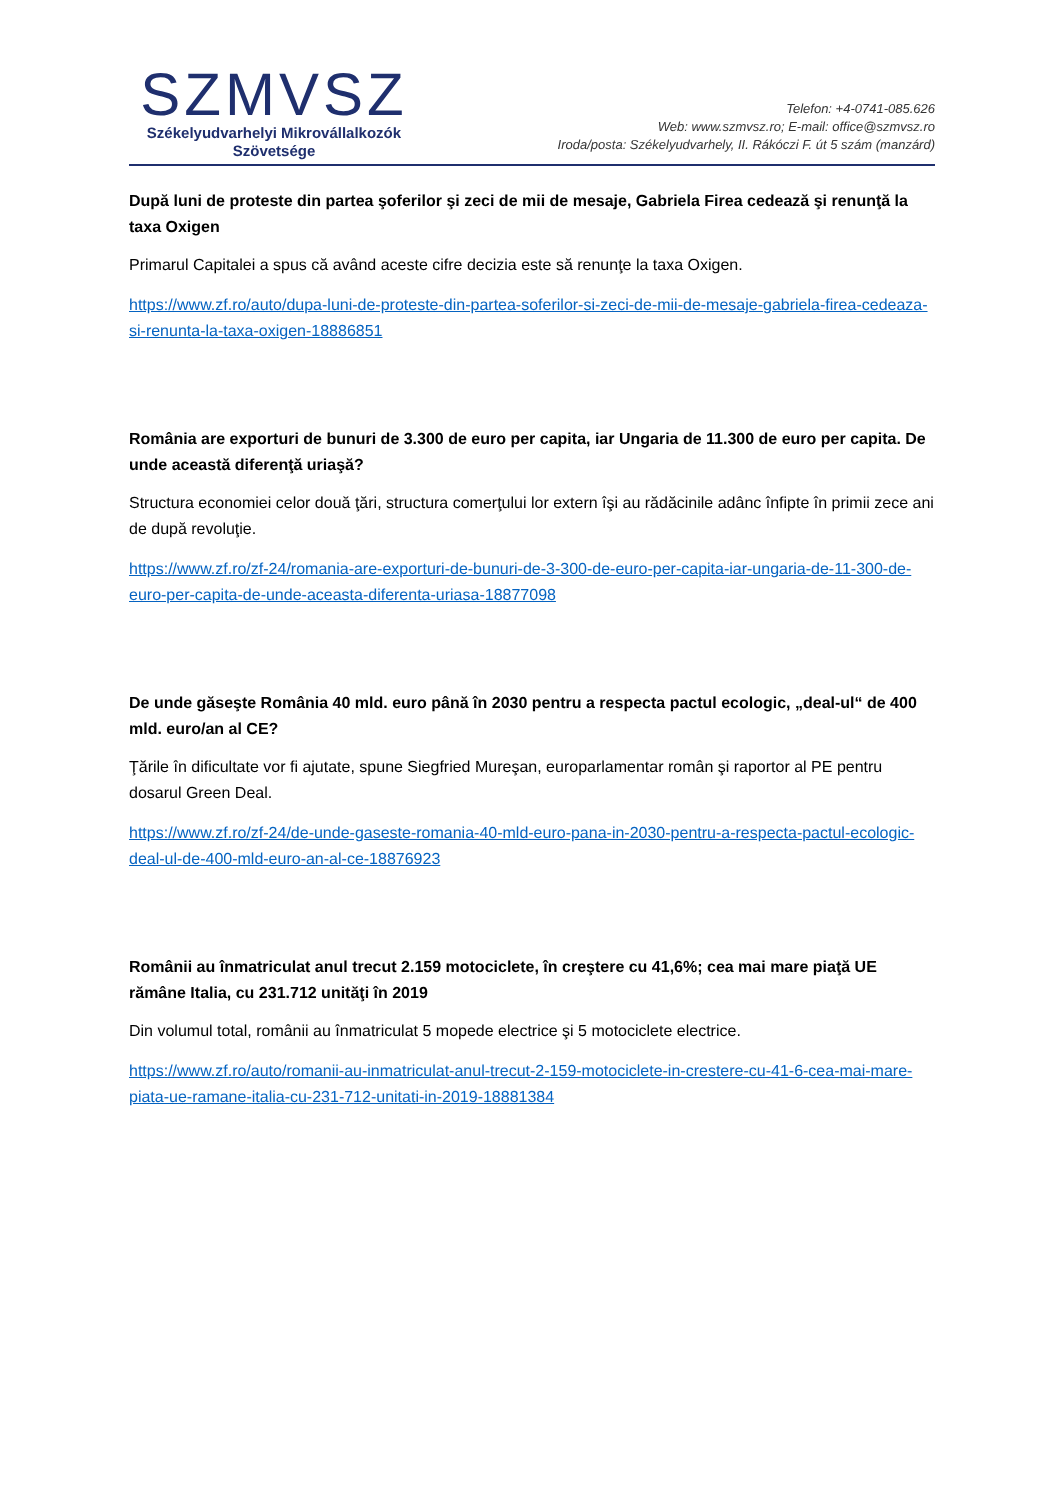SZMVSZ
Székelyudvarhelyi Mikrovállalkozók
Szövetsége
Telefon: +4-0741-085.626
Web: www.szmvsz.ro; E-mail: office@szmvsz.ro
Iroda/posta: Székelyudvarhely, II. Rákóczi F. út 5 szám (manzárd)
După luni de proteste din partea şoferilor şi zeci de mii de mesaje, Gabriela Firea cedează şi renunţă la taxa Oxigen
Primarul Capitalei a spus că având aceste cifre decizia este să renunţe la taxa Oxigen.
https://www.zf.ro/auto/dupa-luni-de-proteste-din-partea-soferilor-si-zeci-de-mii-de-mesaje-gabriela-firea-cedeaza-si-renunta-la-taxa-oxigen-18886851
România are exporturi de bunuri de 3.300 de euro per capita, iar Ungaria de 11.300 de euro per capita. De unde această diferenţă uriaşă?
Structura economiei celor două ţări, structura comerţului lor extern îşi au rădăcinile adânc înfipte în primii zece ani de după revoluţie.
https://www.zf.ro/zf-24/romania-are-exporturi-de-bunuri-de-3-300-de-euro-per-capita-iar-ungaria-de-11-300-de-euro-per-capita-de-unde-aceasta-diferenta-uriasa-18877098
De unde găseşte România 40 mld. euro până în 2030 pentru a respecta pactul ecologic, „deal-ul“ de 400 mld. euro/an al CE?
Ţările în dificultate vor fi ajutate, spune Siegfried Mureşan, europarlamentar român şi raportor al PE pentru dosarul Green Deal.
https://www.zf.ro/zf-24/de-unde-gaseste-romania-40-mld-euro-pana-in-2030-pentru-a-respecta-pactul-ecologic-deal-ul-de-400-mld-euro-an-al-ce-18876923
Românii au înmatriculat anul trecut 2.159 motociclete, în creştere cu 41,6%; cea mai mare piaţă UE rămâne Italia, cu 231.712 unităţi în 2019
Din volumul total, românii au înmatriculat 5 mopede electrice şi 5 motociclete electrice.
https://www.zf.ro/auto/romanii-au-inmatriculat-anul-trecut-2-159-motociclete-in-crestere-cu-41-6-cea-mai-mare-piata-ue-ramane-italia-cu-231-712-unitati-in-2019-18881384